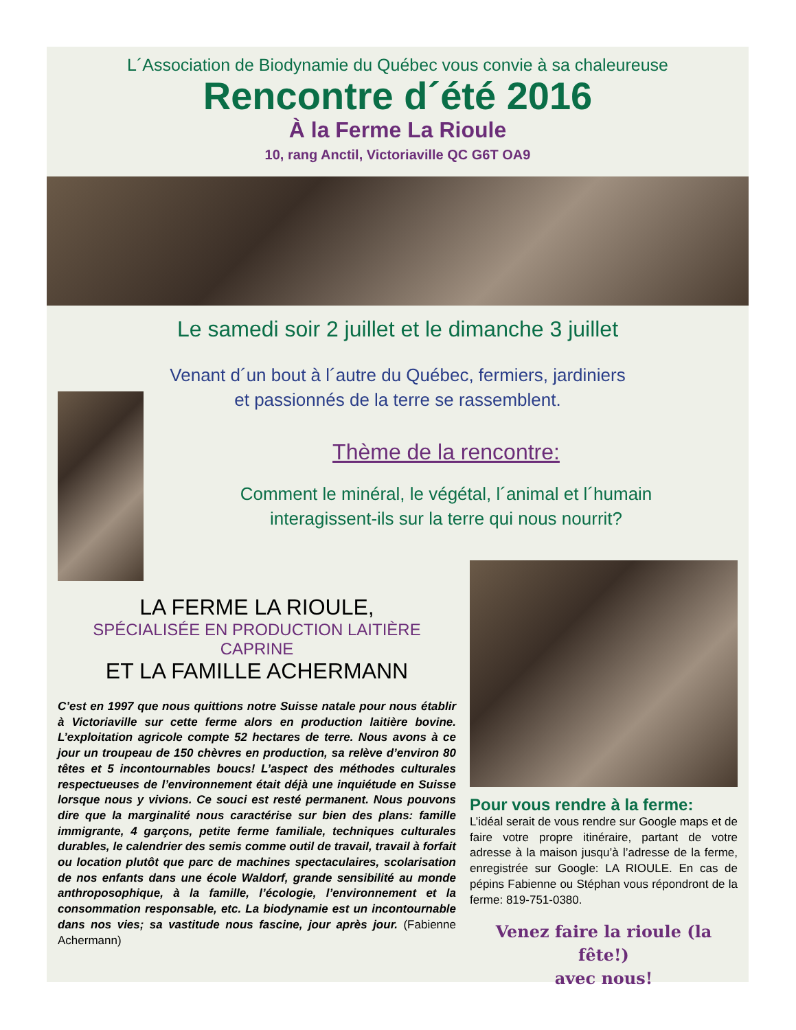L´Association de Biodynamie du Québec vous convie à sa chaleureuse
Rencontre d´été 2016
À la Ferme La Rioule
10, rang Anctil, Victoriaville QC G6T OA9
Le samedi soir 2 juillet et le dimanche 3 juillet
Venant d´un bout à l´autre du Québec, fermiers, jardiniers
et passionnés de la terre se rassemblent.
Thème de la rencontre:
Comment le minéral, le végétal, l´animal et l´humain
interagissent-ils sur la terre qui nous nourrit?
LA FERME LA RIOULE,
SPÉCIALISÉE EN PRODUCTION LAITIÈRE CAPRINE
ET LA FAMILLE ACHERMANN
C’est en 1997 que nous quittions notre Suisse natale pour nous établir à Victoriaville sur cette ferme alors en production laitière bovine. L’exploitation agricole compte 52 hectares de terre. Nous avons à ce jour un troupeau de 150 chèvres en production, sa relève d’environ 80 têtes et 5 incontournables boucs! L’aspect des méthodes culturales respectueuses de l’environnement était déjà une inquiétude en Suisse lorsque nous y vivions. Ce souci est resté permanent. Nous pouvons dire que la marginalité nous caractérise sur bien des plans: famille immigrante, 4 garçons, petite ferme familiale, techniques culturales durables, le calendrier des semis comme outil de travail, travail à forfait ou location plutôt que parc de machines spectaculaires, scolarisation de nos enfants dans une école Waldorf, grande sensibilité au monde anthroposophique, à la famille, l’écologie, l’environnement et la consommation responsable, etc. La biodynamie est un incontournable dans nos vies; sa vastitude nous fascine, jour après jour. (Fabienne Achermann)
Pour vous rendre à la ferme:
L’idéal serait de vous rendre sur Google maps et de faire votre propre itinéraire, partant de votre adresse à la maison jusqu’à l’adresse de la ferme, enregistrée sur Google: LA RIOULE. En cas de pépins Fabienne ou Stéphan vous répondront de la ferme: 819-751-0380.
Venez faire la rioule (la fête!)
avec nous!